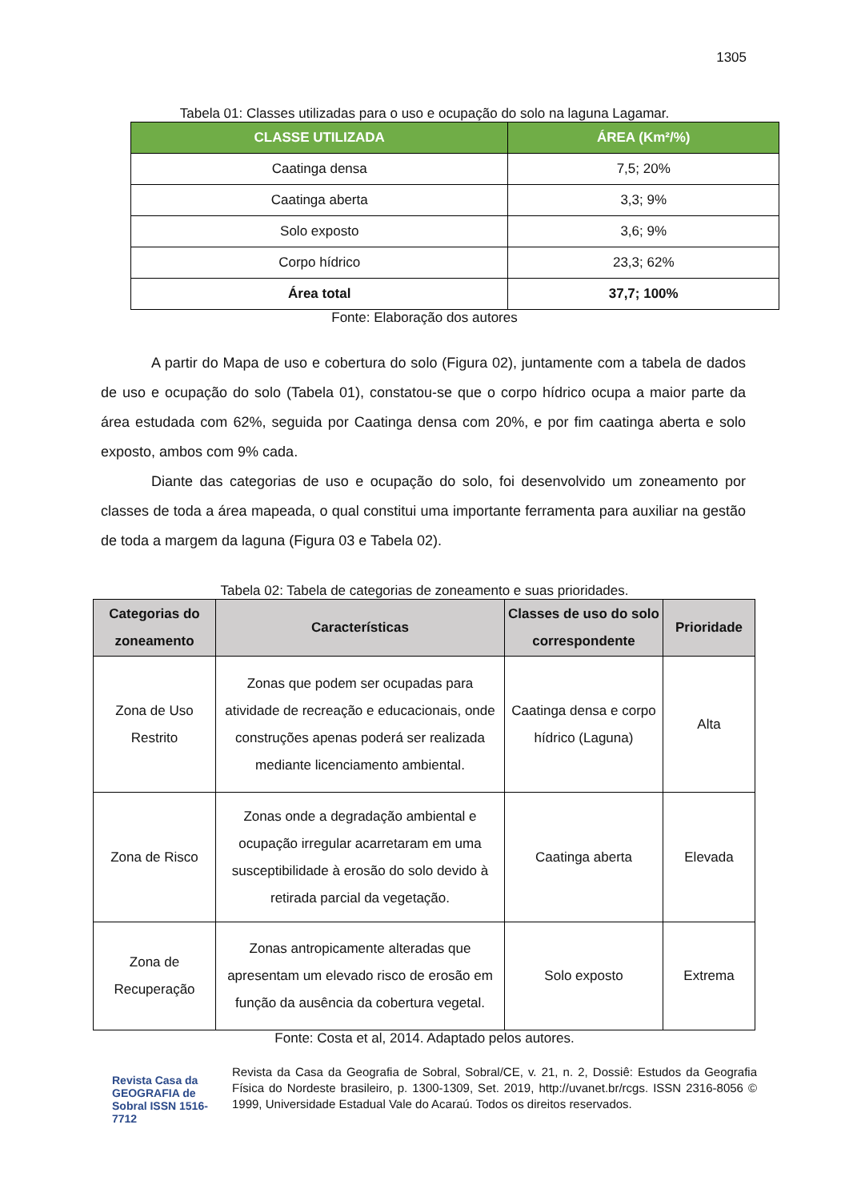1305
Tabela 01: Classes utilizadas para o uso e ocupação do solo na laguna Lagamar.
| CLASSE UTILIZADA | ÁREA (Km²/%) |
| --- | --- |
| Caatinga densa | 7,5; 20% |
| Caatinga aberta | 3,3; 9% |
| Solo exposto | 3,6; 9% |
| Corpo hídrico | 23,3; 62% |
| Área total | 37,7; 100% |
Fonte: Elaboração dos autores
A partir do Mapa de uso e cobertura do solo (Figura 02), juntamente com a tabela de dados de uso e ocupação do solo (Tabela 01), constatou-se que o corpo hídrico ocupa a maior parte da área estudada com 62%, seguida por Caatinga densa com 20%, e por fim caatinga aberta e solo exposto, ambos com 9% cada.
Diante das categorias de uso e ocupação do solo, foi desenvolvido um zoneamento por classes de toda a área mapeada, o qual constitui uma importante ferramenta para auxiliar na gestão de toda a margem da laguna (Figura 03 e Tabela 02).
Tabela 02: Tabela de categorias de zoneamento e suas prioridades.
| Categorias do zoneamento | Características | Classes de uso do solo correspondente | Prioridade |
| --- | --- | --- | --- |
| Zona de Uso Restrito | Zonas que podem ser ocupadas para atividade de recreação e educacionais, onde construções apenas poderá ser realizada mediante licenciamento ambiental. | Caatinga densa e corpo hídrico (Laguna) | Alta |
| Zona de Risco | Zonas onde a degradação ambiental e ocupação irregular acarretaram em uma susceptibilidade à erosão do solo devido à retirada parcial da vegetação. | Caatinga aberta | Elevada |
| Zona de Recuperação | Zonas antropicamente alteradas que apresentam um elevado risco de erosão em função da ausência da cobertura vegetal. | Solo exposto | Extrema |
Fonte: Costa et al, 2014. Adaptado pelos autores.
Revista Casa da GEOGRAFIA de Sobral ISSN 1516-7712
Revista da Casa da Geografia de Sobral, Sobral/CE, v. 21, n. 2, Dossiê: Estudos da Geografia Física do Nordeste brasileiro, p. 1300-1309, Set. 2019, http://uvanet.br/rcgs. ISSN 2316-8056 © 1999, Universidade Estadual Vale do Acaraú. Todos os direitos reservados.